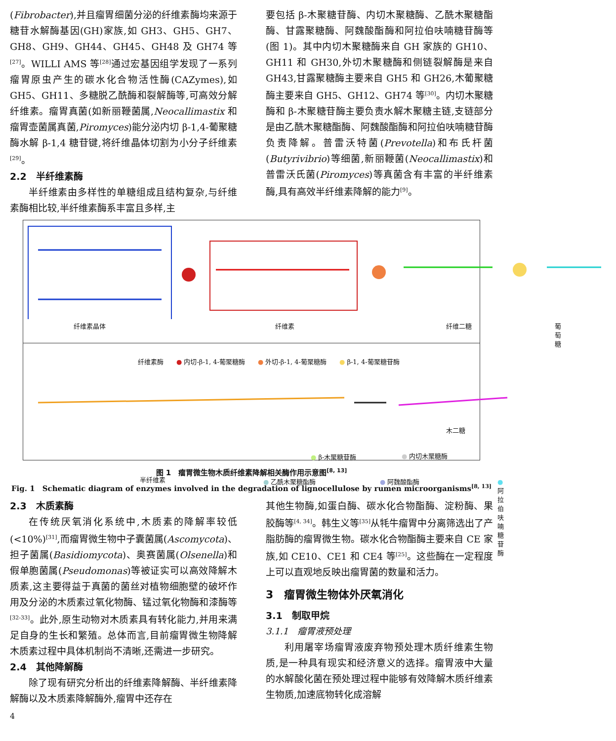(Fibrobacter),并且瘤胃细菌分泌的纤维素酶均来源于糖苷水解酶基因(GH)家族,如 GH3、GH5、GH7、GH8、GH9、GH44、GH45、GH48 及 GH74 等<sup>[27]</sup>。WILLI AMS 等<sup>[28]</sup>通过宏基因组学发现了一系列瘤胃原虫产生的碳水化合物活性酶(CAZymes),如 GH5、GH11、多糖脱乙酰酶和裂解酶等,可高效分解纤维素。瘤胃真菌(如新丽鞭菌属,Neocallimastix 和瘤胃壶菌属真菌,Piromyces)能分泌内切 β-1,4-葡聚糖酶水解 β-1,4 糖苷键,将纤维晶体切割为小分子纤维素<sup>[29]</sup>。
2.2　半纤维素酶
半纤维素由多样性的单糖组成且结构复杂,与纤维素酶相比较,半纤维素酶系丰富且多样,主
要包括 β-木聚糖苷酶、内切木聚糖酶、乙酰木聚糖酯酶、甘露聚糖酶、阿魏酸酯酶和阿拉伯呋喃糖苷酶等(图 1)。其中内切木聚糖酶来自 GH 家族的 GH10、GH11 和 GH30,外切木聚糖酶和侧链裂解酶是来自 GH43,甘露聚糖酶主要来自 GH5 和 GH26,木葡聚糖酶主要来自 GH5、GH12、GH74 等<sup>[30]</sup>。内切木聚糖酶和 β-木聚糖苷酶主要负责水解木聚糖主链,支链部分是由乙酰木聚糖酯酶、阿魏酸酯酶和阿拉伯呋喃糖苷酶负责降解。普雷沃特菌(Prevotella)和布氏杆菌(Butyrivibrio)等细菌,新丽鞭菌(Neocallimastix)和普雷沃氏菌(Piromyces)等真菌含有丰富的半纤维素酶,具有高效半纤维素降解的能力<sup>[9]</sup>。
纤维素晶体 纤维素 纤维二糖 葡萄糖
纤维素酶　　● 内切-β-1, 4-葡聚糖酶　　● 外切-β-1, 4-葡聚糖酶　　● β-1, 4-葡聚糖苷酶
木二糖
● β-木聚糖苷酶 ● 内切木聚糖酶
半纤维素 ● 乙酰木聚糖酯酶 ● 阿魏酸酯酶 ● 阿拉伯呋喃糖苷酶
图 1　瘤胃微生物木质纤维素降解相关酶作用示意图<sup>[8, 13]</sup>
Fig. 1　Schematic diagram of enzymes involved in the degradation of lignocellulose by rumen microorganisms<sup>[8, 13]</sup>
2.3　木质素酶
在传统厌氧消化系统中,木质素的降解率较低(<10%)<sup>[31]</sup>,而瘤胃微生物中子囊菌属(Ascomycota)、担子菌属(Basidiomycota)、奥赛菌属(Olsenella)和假单胞菌属(Pseudomonas)等被证实可以高效降解木质素,这主要得益于真菌的菌丝对植物细胞壁的破坏作用及分泌的木质素过氧化物酶、锰过氧化物酶和漆酶等<sup>[32-33]</sup>。此外,原生动物对木质素具有转化能力,并用来满足自身的生长和繁殖。总体而言,目前瘤胃微生物降解木质素过程中具体机制尚不清晰,还需进一步研究。
2.4　其他降解酶
除了现有研究分析出的纤维素降解酶、半纤维素降解酶以及木质素降解酶外,瘤胃中还存在
4
其他生物酶,如蛋白酶、碳水化合物酯酶、淀粉酶、果胶酶等<sup>[4, 34]</sup>。韩生义等<sup>[35]</sup>从牦牛瘤胃中分离筛选出了产脂肪酶的瘤胃微生物。碳水化合物酯酶主要来自 CE 家族,如 CE10、CE1 和 CE4 等<sup>[25]</sup>。这些酶在一定程度上可以直观地反映出瘤胃菌的数量和活力。
3　瘤胃微生物体外厌氧消化
3.1　制取甲烷
3.1.1　瘤胃液预处理
利用屠宰场瘤胃液废弃物预处理木质纤维素生物质,是一种具有现实和经济意义的选择。瘤胃液中大量的水解酸化菌在预处理过程中能够有效降解木质纤维素生物质,加速底物转化成溶解